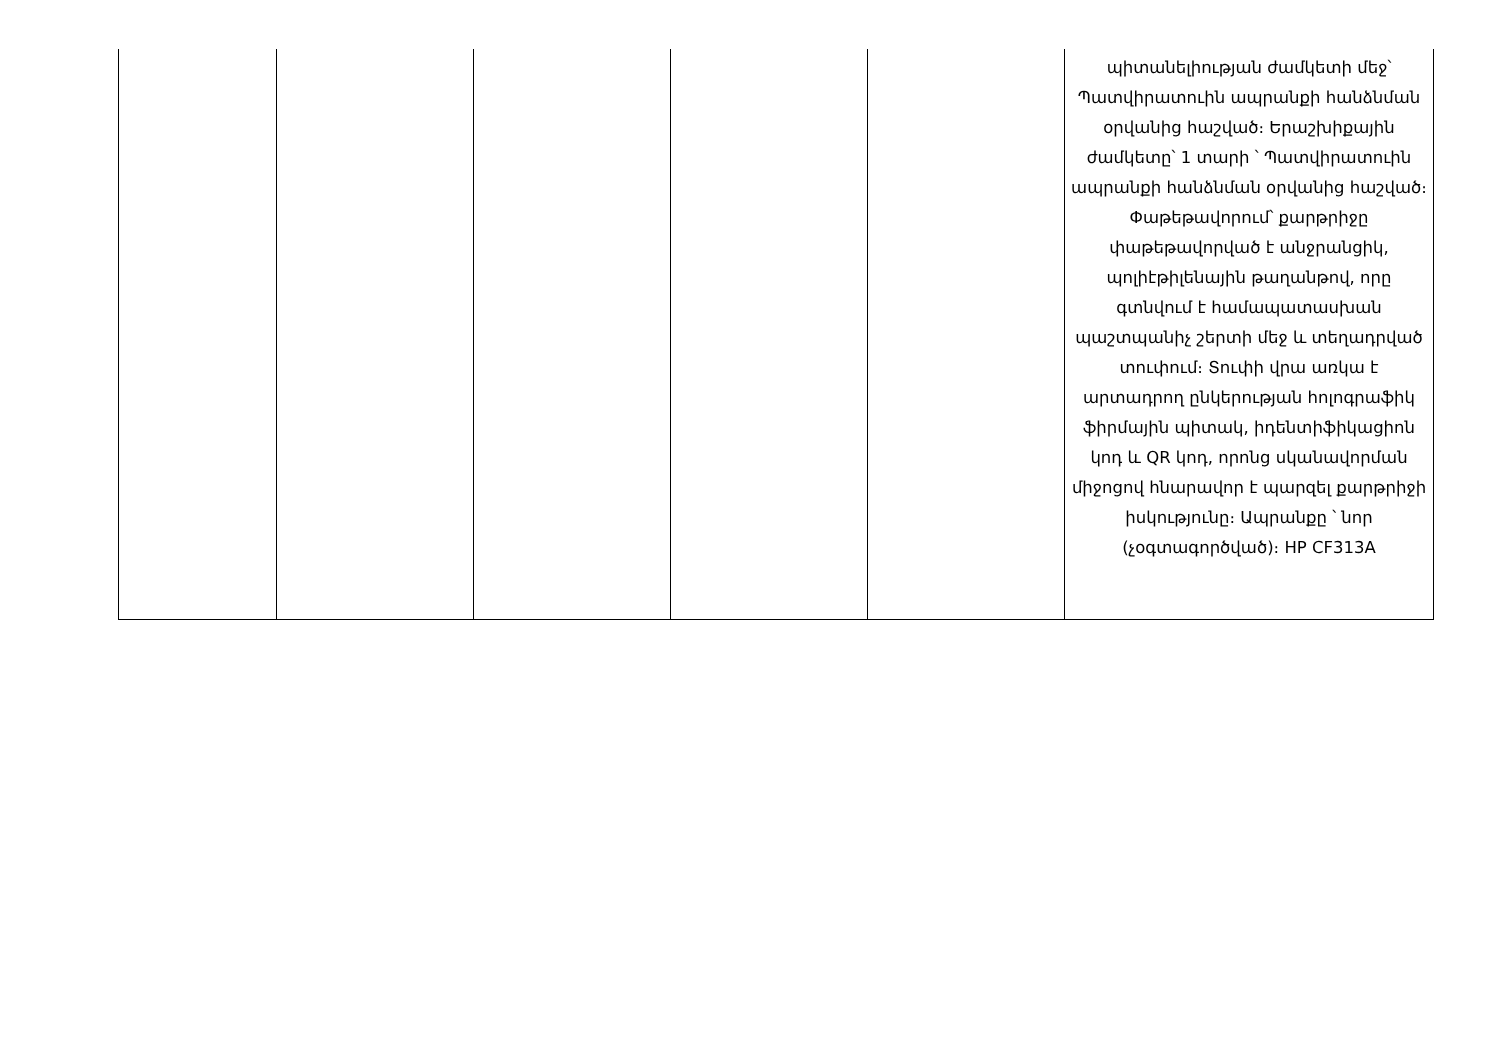| | | | | | պիտանելիության ժամկետի մեջ՝ Պատվիրատուին ապրանքի հանձնման օրվանից հաշված։ Երաշխիքային ժամկետը՝ 1 տարի ՝ Պատվիրատուին ապրանքի հանձնման օրվանից հաշված։ Փաթեթավորում՝ քարթրիջը փաթեթավորված է անջրանցիկ, պոլիէթիլենային թաղանթով, որը գտնվում է համապատասխան պաշտպանիչ շերտի մեջ և տեղադրված տուփում։ Տուփի վրա առկա է արտադրող ընկերության հոլոգրաֆիկ ֆիրմային պիտակ, իդենտիֆիկացիոն կոդ և QR կոդ, որոնց սկանավորման միջոցով հնարավոր է պարզել քարթրիջի իսկությունը։ Ապրանքը ՝ նոր (չօգտագործված)։ HP CF313A |